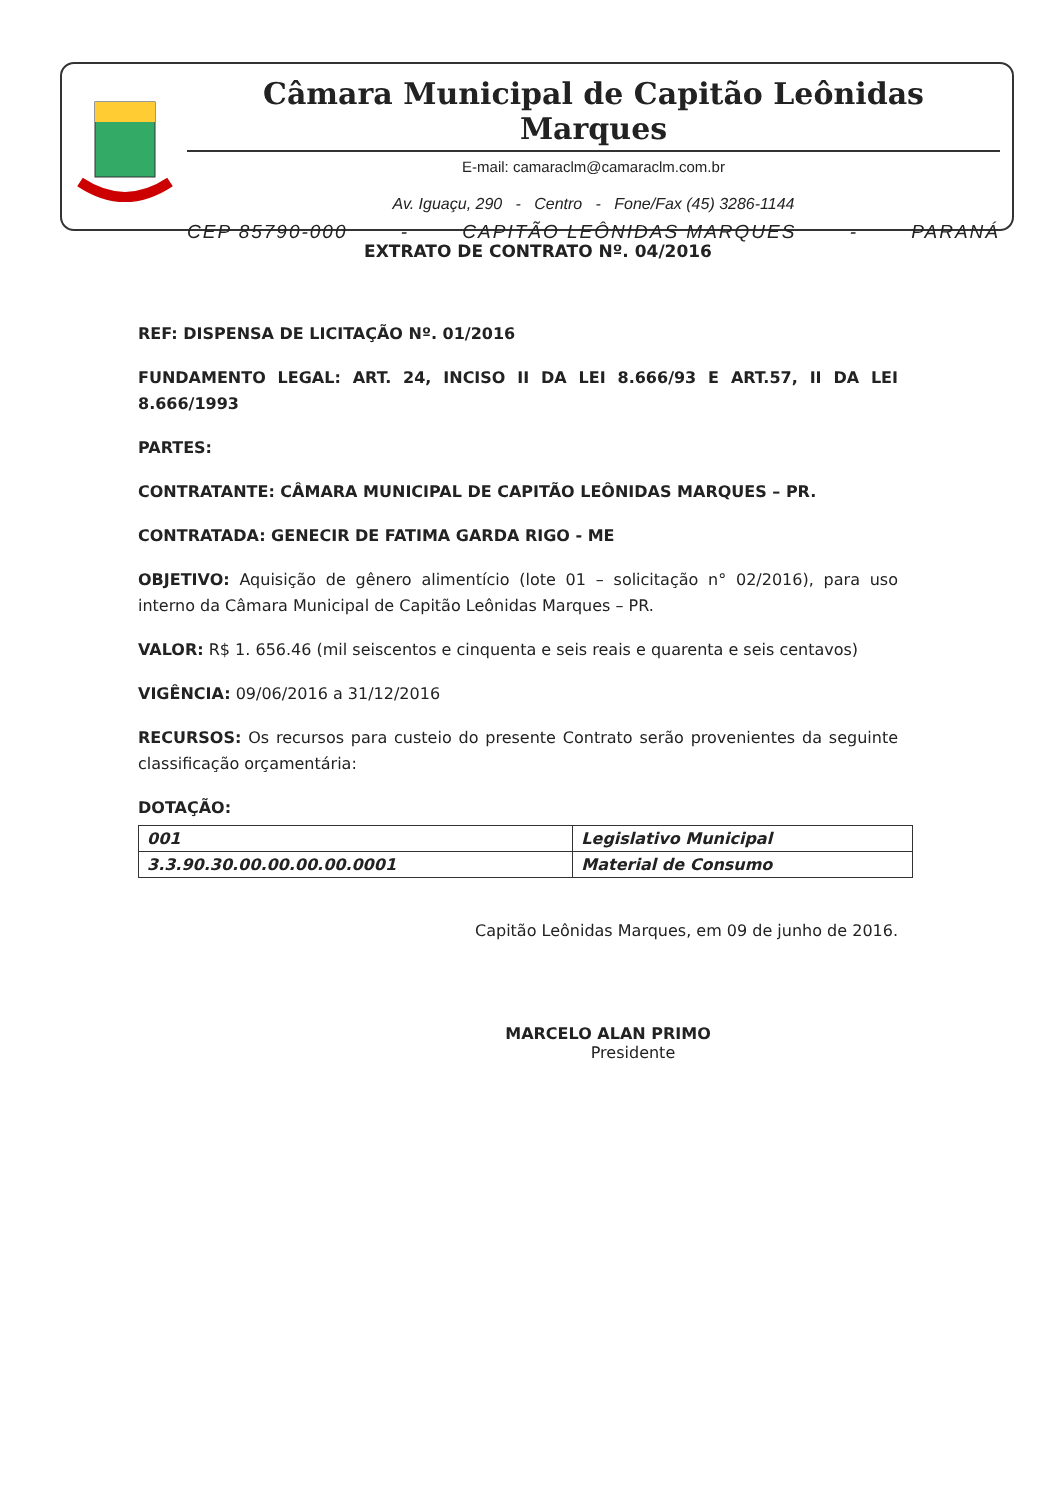Câmara Municipal de Capitão Leônidas Marques
E-mail: camaraclm@camaraclm.com.br
Av. Iguaçu, 290 - Centro - Fone/Fax (45) 3286-1144
CEP 85790-000 - CAPITÃO LEÔNIDAS MARQUES - PARANÁ
EXTRATO DE CONTRATO Nº. 04/2016
REF: DISPENSA DE LICITAÇÃO Nº. 01/2016
FUNDAMENTO LEGAL: ART. 24, INCISO II DA LEI 8.666/93 E ART.57, II DA LEI 8.666/1993
PARTES:
CONTRATANTE: CÂMARA MUNICIPAL DE CAPITÃO LEÔNIDAS MARQUES – PR.
CONTRATADA: GENECIR DE FATIMA GARDA RIGO - ME
OBJETIVO: Aquisição de gênero alimentício (lote 01 – solicitação n° 02/2016), para uso interno da Câmara Municipal de Capitão Leônidas Marques – PR.
VALOR: R$ 1. 656.46 (mil seiscentos e cinquenta e seis reais e quarenta e seis centavos)
VIGÊNCIA: 09/06/2016 a 31/12/2016
RECURSOS: Os recursos para custeio do presente Contrato serão provenientes da seguinte classificação orçamentária:
DOTAÇÃO:
| 001 | Legislativo Municipal |
| 3.3.90.30.00.00.00.00.0001 | Material de Consumo |
Capitão Leônidas Marques, em 09 de junho de 2016.
MARCELO ALAN PRIMO
Presidente